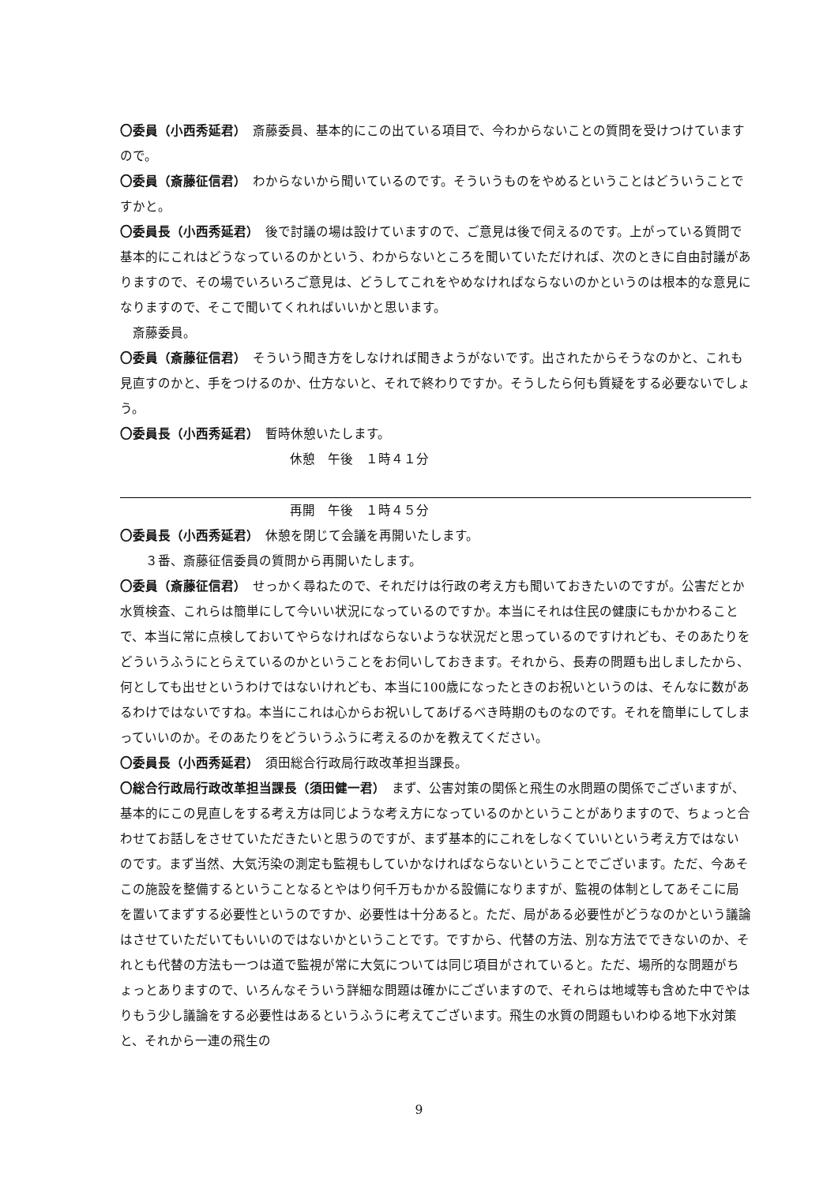〇委員（小西秀延君）　斎藤委員、基本的にこの出ている項目で、今わからないことの質問を受けつけていますので。
〇委員（斎藤征信君）　わからないから聞いているのです。そういうものをやめるということはどういうことですかと。
〇委員長（小西秀延君）　後で討議の場は設けていますので、ご意見は後で伺えるのです。上がっている質問で基本的にこれはどうなっているのかという、わからないところを聞いていただければ、次のときに自由討議がありますので、その場でいろいろご意見は、どうしてこれをやめなければならないのかというのは根本的な意見になりますので、そこで聞いてくれればいいかと思います。
斎藤委員。
〇委員（斎藤征信君）　そういう聞き方をしなければ聞きようがないです。出されたからそうなのかと、これも見直すのかと、手をつけるのか、仕方ないと、それで終わりですか。そうしたら何も質疑をする必要ないでしょう。
〇委員長（小西秀延君）　暫時休憩いたします。
休憩　午後　１時４１分
再開　午後　１時４５分
〇委員長（小西秀延君）　休憩を閉じて会議を再開いたします。
３番、斎藤征信委員の質問から再開いたします。
〇委員（斎藤征信君）　せっかく尋ねたので、それだけは行政の考え方も聞いておきたいのですが。公害だとか水質検査、これらは簡単にして今いい状況になっているのですか。本当にそれは住民の健康にもかかわることで、本当に常に点検しておいてやらなければならないような状況だと思っているのですけれども、そのあたりをどういうふうにとらえているのかということをお伺いしておきます。それから、長寿の問題も出しましたから、何としても出せというわけではないけれども、本当に100歳になったときのお祝いというのは、そんなに数があるわけではないですね。本当にこれは心からお祝いしてあげるべき時期のものなのです。それを簡単にしてしまっていいのか。そのあたりをどういうふうに考えるのかを教えてください。
〇委員長（小西秀延君）　須田総合行政局行政改革担当課長。
〇総合行政局行政改革担当課長（須田健一君）　まず、公害対策の関係と飛生の水問題の関係でございますが、基本的にこの見直しをする考え方は同じような考え方になっているのかということがありますので、ちょっと合わせてお話しをさせていただきたいと思うのですが、まず基本的にこれをしなくていいという考え方ではないのです。まず当然、大気汚染の測定も監視もしていかなければならないということでございます。ただ、今あそこの施設を整備するということなるとやはり何千万もかかる設備になりますが、監視の体制としてあそこに局を置いてまずする必要性というのですか、必要性は十分あると。ただ、局がある必要性がどうなのかという議論はさせていただいてもいいのではないかということです。ですから、代替の方法、別な方法でできないのか、それとも代替の方法も一つは道で監視が常に大気については同じ項目がされていると。ただ、場所的な問題がちょっとありますので、いろんなそういう詳細な問題は確かにございますので、それらは地域等も含めた中でやはりもう少し議論をする必要性はあるというふうに考えてございます。飛生の水質の問題もいわゆる地下水対策と、それから一連の飛生の
9